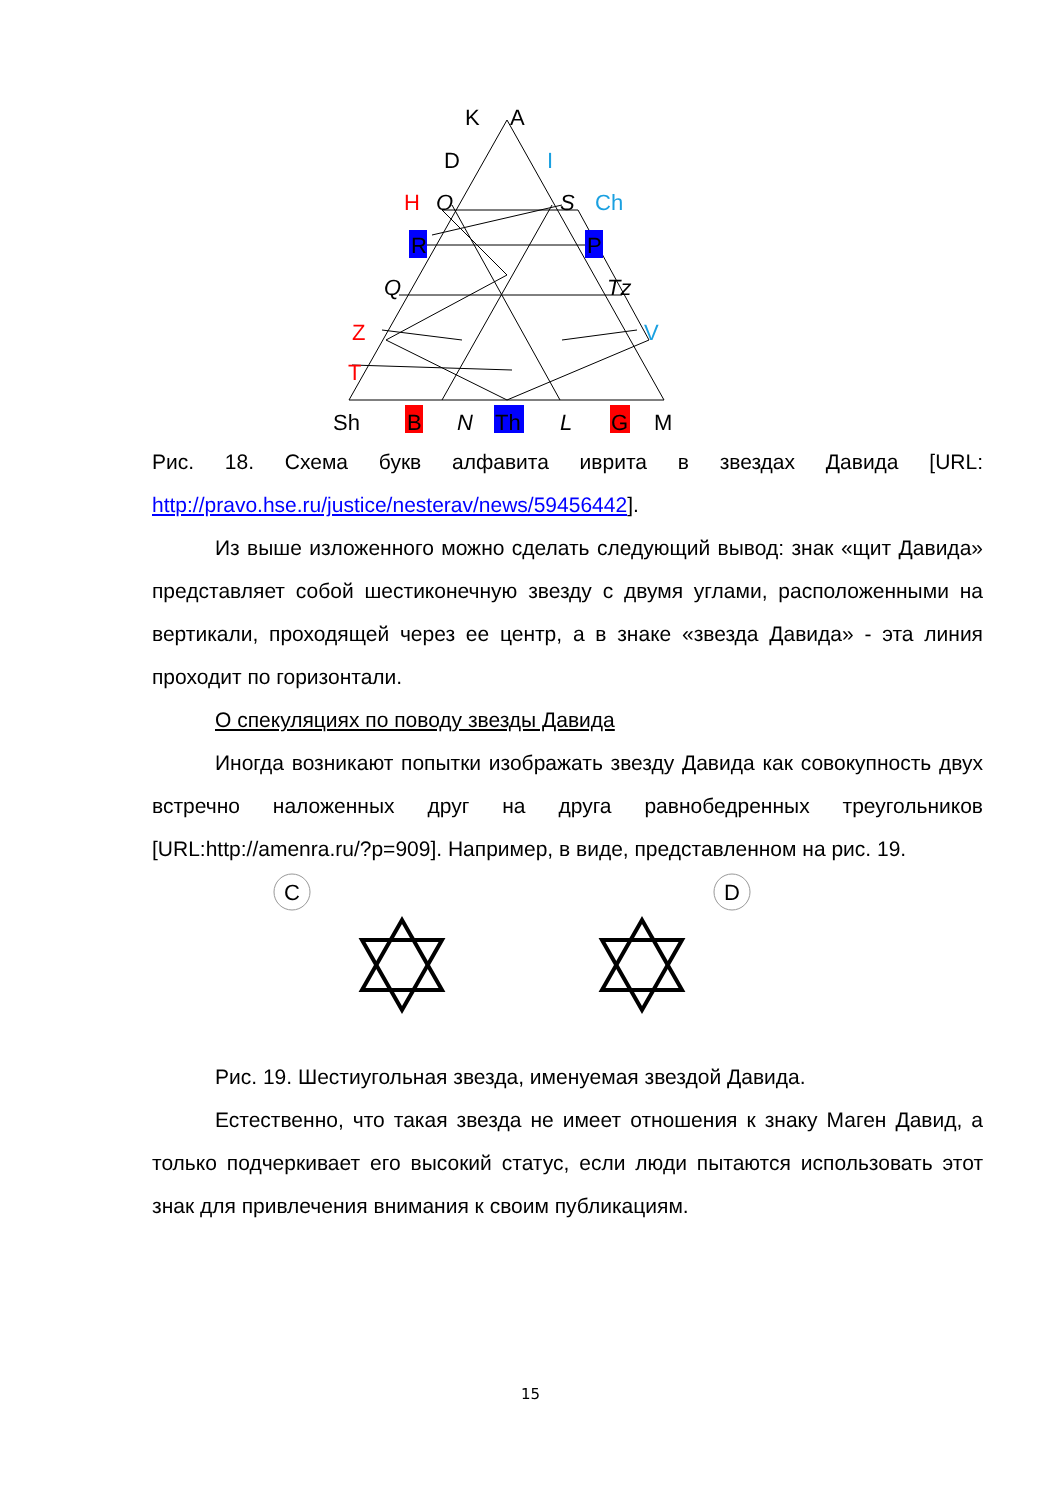K
A
D
I
H
O
S
Ch
R
P
Q
Tz
Z
V
T
Sh
B
N
Th
L
G
M
Рис. 18. Схема букв алфавита иврита в звездах Давида [URL: http://pravo.hse.ru/justice/nesterav/news/59456442].
Из выше изложенного можно сделать следующий вывод: знак «щит Давида» представляет собой шестиконечную звезду с двумя углами, расположенными на вертикали, проходящей через ее центр, а в знаке «звезда Давида» - эта линия проходит по горизонтали.
О спекуляциях по поводу звезды Давида
Иногда возникают попытки изображать звезду Давида как совокупность двух встречно наложенных друг на друга равнобедренных треугольников [URL:http://amenra.ru/?p=909]. Например, в виде, представленном на рис. 19.
C
D
Рис. 19. Шестиугольная звезда, именуемая звездой Давида.
Естественно, что такая звезда не имеет отношения к знаку Маген Давид, а только подчеркивает его высокий статус, если люди пытаются использовать этот знак для привлечения внимания к своим публикациям.
15